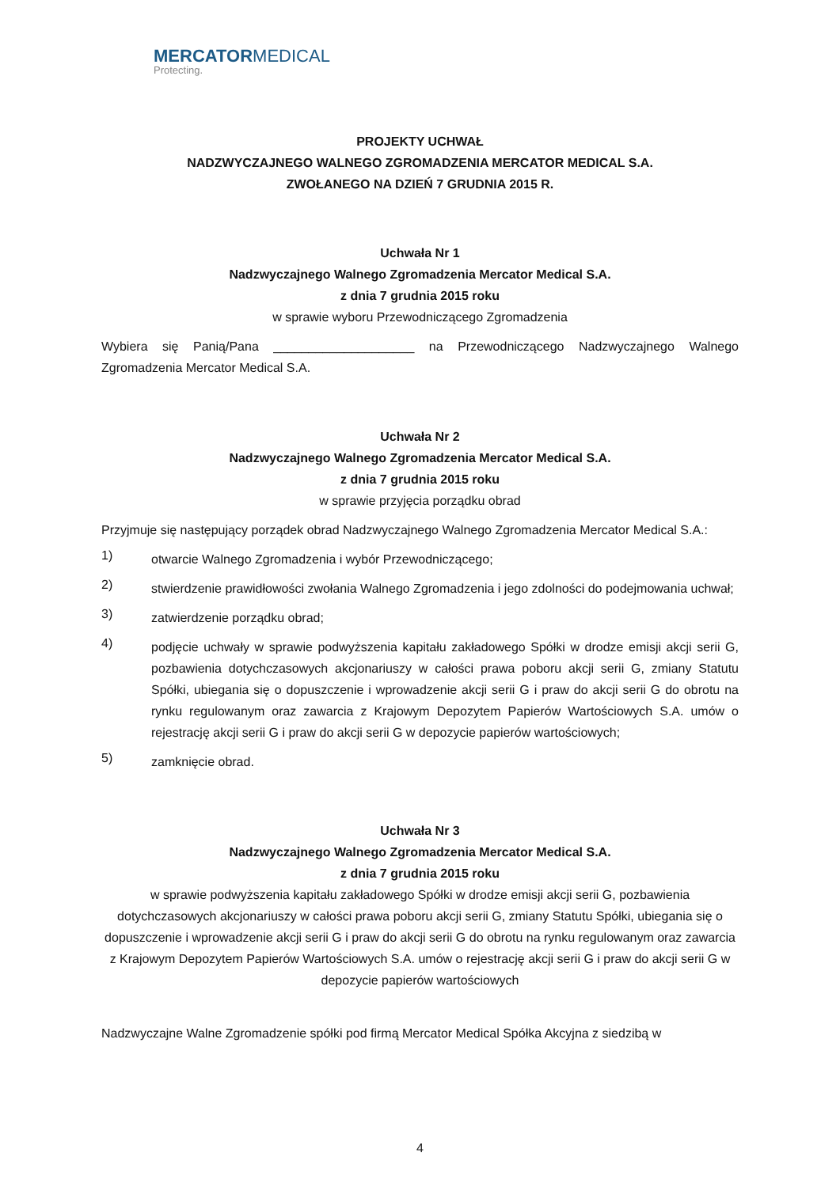MERCATORMEDICAL
Protecting.
PROJEKTY UCHWAŁ
NADZWYCZAJNEGO WALNEGO ZGROMADZENIA MERCATOR MEDICAL S.A.
ZWOŁANEGO NA DZIEŃ 7 GRUDNIA 2015 R.
Uchwała Nr 1
Nadzwyczajnego Walnego Zgromadzenia Mercator Medical S.A.
z dnia 7 grudnia 2015 roku
w sprawie wyboru Przewodniczącego Zgromadzenia
Wybiera się Panią/Pana ____________________ na Przewodniczącego Nadzwyczajnego Walnego Zgromadzenia Mercator Medical S.A.
Uchwała Nr 2
Nadzwyczajnego Walnego Zgromadzenia Mercator Medical S.A.
z dnia 7 grudnia 2015 roku
w sprawie przyjęcia porządku obrad
Przyjmuje się następujący porządek obrad Nadzwyczajnego Walnego Zgromadzenia Mercator Medical S.A.:
1)
otwarcie Walnego Zgromadzenia i wybór Przewodniczącego;
2)
stwierdzenie prawidłowości zwołania Walnego Zgromadzenia i jego zdolności do podejmowania uchwał;
3)
zatwierdzenie porządku obrad;
4)
podjęcie uchwały w sprawie podwyższenia kapitału zakładowego Spółki w drodze emisji akcji serii G, pozbawienia dotychczasowych akcjonariuszy w całości prawa poboru akcji serii G, zmiany Statutu Spółki, ubiegania się o dopuszczenie i wprowadzenie akcji serii G i praw do akcji serii G do obrotu na rynku regulowanym oraz zawarcia z Krajowym Depozytem Papierów Wartościowych S.A. umów o rejestrację akcji serii G i praw do akcji serii G w depozycie papierów wartościowych;
5)
zamknięcie obrad.
Uchwała Nr 3
Nadzwyczajnego Walnego Zgromadzenia Mercator Medical S.A.
z dnia 7 grudnia 2015 roku
w sprawie podwyższenia kapitału zakładowego Spółki w drodze emisji akcji serii G, pozbawienia dotychczasowych akcjonariuszy w całości prawa poboru akcji serii G, zmiany Statutu Spółki, ubiegania się o dopuszczenie i wprowadzenie akcji serii G i praw do akcji serii G do obrotu na rynku regulowanym oraz zawarcia z Krajowym Depozytem Papierów Wartościowych S.A. umów o rejestrację akcji serii G i praw do akcji serii G w depozycie papierów wartościowych
Nadzwyczajne Walne Zgromadzenie spółki pod firmą Mercator Medical Spółka Akcyjna z siedzibą w
4